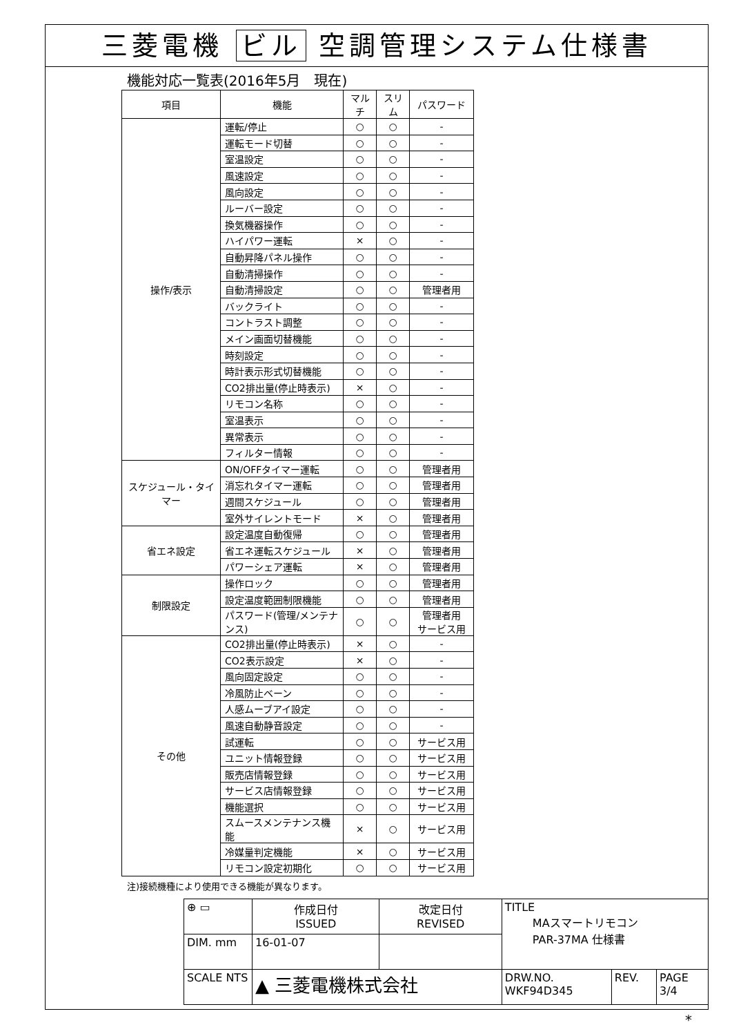三菱電機 ビル 空調管理システム仕様書
機能対応一覧表(2016年5月　現在)
| 項目 | 機能 | マルチ | スリム | パスワード |
| --- | --- | --- | --- | --- |
| 操作/表示 | 運転/停止 | ○ | ○ | - |
| | 運転モード切替 | ○ | ○ | - |
| | 室温設定 | ○ | ○ | - |
| | 風速設定 | ○ | ○ | - |
| | 風向設定 | ○ | ○ | - |
| | ルーバー設定 | ○ | ○ | - |
| | 換気機器操作 | ○ | ○ | - |
| | ハイパワー運転 | × | ○ | - |
| | 自動昇降パネル操作 | ○ | ○ | - |
| | 自動清掃操作 | ○ | ○ | - |
| | 自動清掃設定 | ○ | ○ | 管理者用 |
| | バックライト | ○ | ○ | - |
| | コントラスト調整 | ○ | ○ | - |
| | メイン画面切替機能 | ○ | ○ | - |
| | 時刻設定 | ○ | ○ | - |
| | 時計表示形式切替機能 | ○ | ○ | - |
| | CO2排出量(停止時表示) | × | ○ | - |
| | リモコン名称 | ○ | ○ | - |
| | 室温表示 | ○ | ○ | - |
| | 異常表示 | ○ | ○ | - |
| | フィルター情報 | ○ | ○ | - |
| スケジュール・タイマー | ON/OFFタイマー運転 | ○ | ○ | 管理者用 |
| | 消忘れタイマー運転 | ○ | ○ | 管理者用 |
| | 週間スケジュール | ○ | ○ | 管理者用 |
| | 室外サイレントモード | × | ○ | 管理者用 |
| 省エネ設定 | 設定温度自動復帰 | ○ | ○ | 管理者用 |
| | 省エネ運転スケジュール | × | ○ | 管理者用 |
| | パワーシェア運転 | × | ○ | 管理者用 |
| 制限設定 | 操作ロック | ○ | ○ | 管理者用 |
| | 設定温度範囲制限機能 | ○ | ○ | 管理者用 |
| | パスワード(管理/メンテナンス) | ○ | ○ | 管理者用 サービス用 |
| その他 | CO2排出量(停止時表示) | × | ○ | - |
| | CO2表示設定 | × | ○ | - |
| | 風向固定設定 | ○ | ○ | - |
| | 冷風防止ベーン | ○ | ○ | - |
| | 人感ムーブアイ設定 | ○ | ○ | - |
| | 風速自動静音設定 | ○ | ○ | - |
| | 試運転 | ○ | ○ | サービス用 |
| | ユニット情報登録 | ○ | ○ | サービス用 |
| | 販売店情報登録 | ○ | ○ | サービス用 |
| | サービス店情報登録 | ○ | ○ | サービス用 |
| | 機能選択 | ○ | ○ | サービス用 |
| | スムースメンテナンス機能 | × | ○ | サービス用 |
| | 冷媒量判定機能 | × | ○ | サービス用 |
| | リモコン設定初期化 | ○ | ○ | サービス用 |
注)接続機種により使用できる機能が異なります。
| ⊕ ▭ | 作成日付 ISSUED | 改定日付 REVISED | TITLE MAスマートリモコン PAR-37MA 仕様書 | | |
| DIM. mm | 16-01-07 | | | | |
| SCALE NTS | ▲ 三菱電機株式会社 | | DRW.NO. WKF94D345 | REV. | PAGE 3/4 |
*